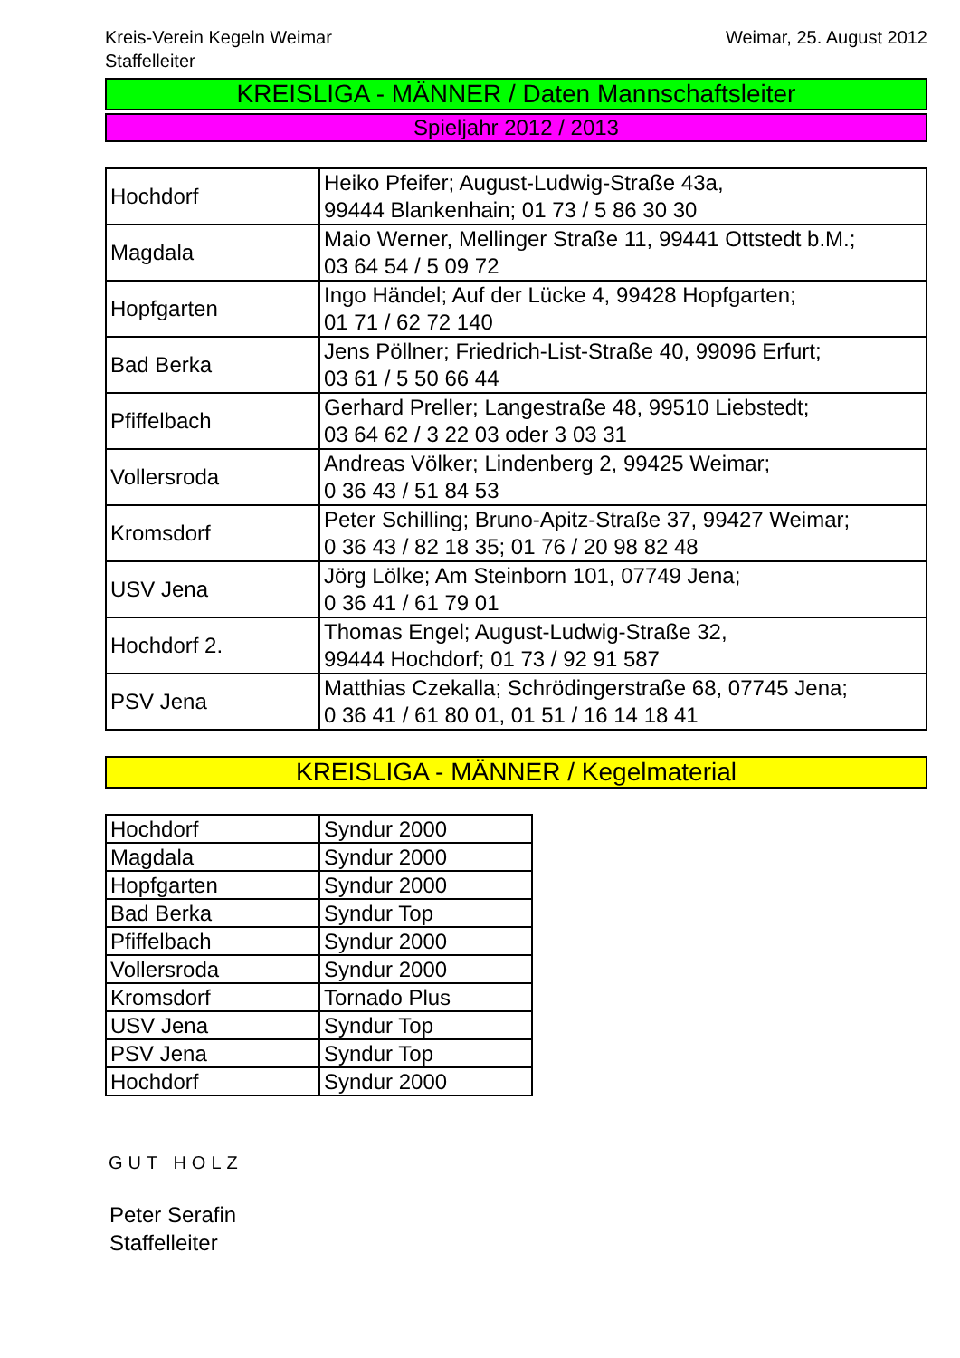Kreis-Verein Kegeln Weimar
Staffelleiter
Weimar, 25. August 2012
KREISLIGA - MÄNNER / Daten Mannschaftsleiter
Spieljahr 2012 / 2013
| Hochdorf | Heiko Pfeifer; August-Ludwig-Straße 43a, 99444 Blankenhain; 01 73 / 5 86 30 30 |
| Magdala | Maio Werner, Mellinger Straße 11, 99441 Ottstedt b.M.; 03 64 54 / 5 09 72 |
| Hopfgarten | Ingo Händel; Auf der Lücke 4, 99428 Hopfgarten; 01 71 / 62 72 140 |
| Bad Berka | Jens Pöllner; Friedrich-List-Straße 40, 99096 Erfurt; 03 61 / 5 50 66 44 |
| Pfiffelbach | Gerhard Preller; Langestraße 48, 99510 Liebstedt; 03 64 62 / 3 22 03 oder 3 03 31 |
| Vollersroda | Andreas Völker; Lindenberg 2, 99425 Weimar; 0 36 43 / 51 84 53 |
| Kromsdorf | Peter Schilling; Bruno-Apitz-Straße 37, 99427 Weimar; 0 36 43 / 82 18 35; 01 76 / 20 98 82 48 |
| USV Jena | Jörg Lölke; Am Steinborn 101, 07749 Jena; 0 36 41 / 61 79 01 |
| Hochdorf 2. | Thomas Engel; August-Ludwig-Straße 32, 99444 Hochdorf; 01 73 / 92 91 587 |
| PSV Jena | Matthias Czekalla; Schrödingerstraße 68, 07745 Jena; 0 36 41 / 61 80 01, 01 51 / 16 14 18 41 |
KREISLIGA - MÄNNER / Kegelmaterial
| Hochdorf | Syndur 2000 |
| Magdala | Syndur 2000 |
| Hopfgarten | Syndur 2000 |
| Bad Berka | Syndur Top |
| Pfiffelbach | Syndur 2000 |
| Vollersroda | Syndur 2000 |
| Kromsdorf | Tornado Plus |
| USV Jena | Syndur Top |
| PSV Jena | Syndur Top |
| Hochdorf | Syndur 2000 |
GUT HOLZ
Peter Serafin
Staffelleiter